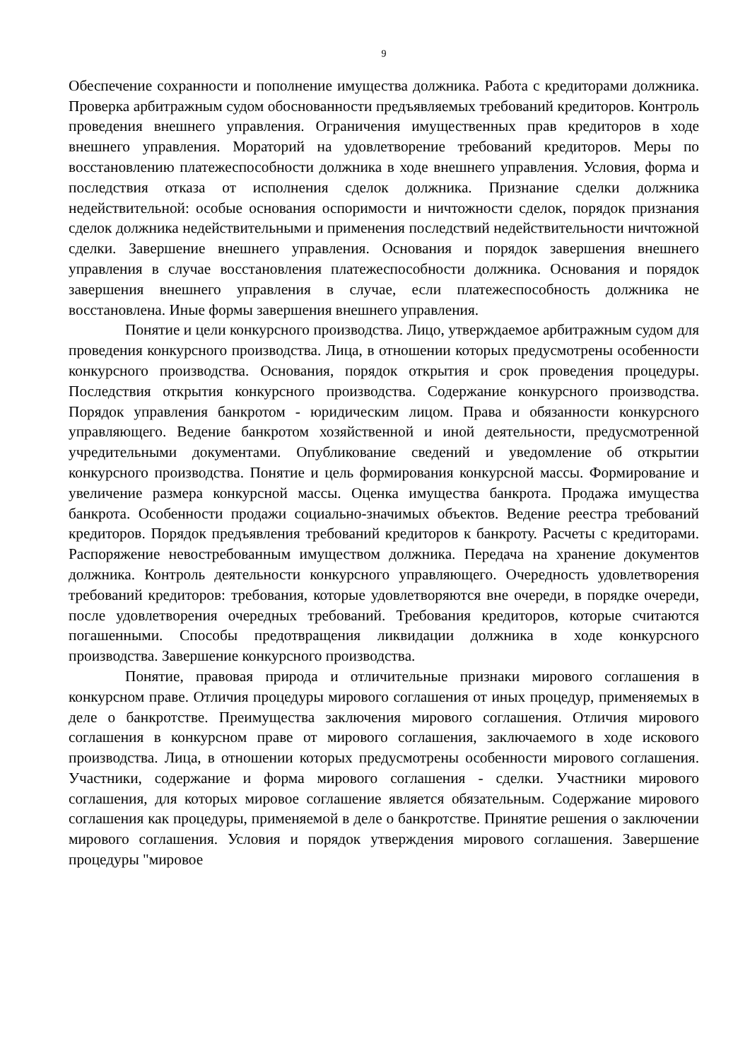9
Обеспечение сохранности и пополнение имущества должника. Работа с кредиторами должника. Проверка арбитражным судом обоснованности предъявляемых требований кредиторов. Контроль проведения внешнего управления. Ограничения имущественных прав кредиторов в ходе внешнего управления. Мораторий на удовлетворение требований кредиторов. Меры по восстановлению платежеспособности должника в ходе внешнего управления. Условия, форма и последствия отказа от исполнения сделок должника. Признание сделки должника недействительной: особые основания оспоримости и ничтожности сделок, порядок признания сделок должника недействительными и применения последствий недействительности ничтожной сделки. Завершение внешнего управления. Основания и порядок завершения внешнего управления в случае восстановления платежеспособности должника. Основания и порядок завершения внешнего управления в случае, если платежеспособность должника не восстановлена. Иные формы завершения внешнего управления.
Понятие и цели конкурсного производства. Лицо, утверждаемое арбитражным судом для проведения конкурсного производства. Лица, в отношении которых предусмотрены особенности конкурсного производства. Основания, порядок открытия и срок проведения процедуры. Последствия открытия конкурсного производства. Содержание конкурсного производства. Порядок управления банкротом - юридическим лицом. Права и обязанности конкурсного управляющего. Ведение банкротом хозяйственной и иной деятельности, предусмотренной учредительными документами. Опубликование сведений и уведомление об открытии конкурсного производства. Понятие и цель формирования конкурсной массы. Формирование и увеличение размера конкурсной массы. Оценка имущества банкрота. Продажа имущества банкрота. Особенности продажи социально-значимых объектов. Ведение реестра требований кредиторов. Порядок предъявления требований кредиторов к банкроту. Расчеты с кредиторами. Распоряжение невостребованным имуществом должника. Передача на хранение документов должника. Контроль деятельности конкурсного управляющего. Очередность удовлетворения требований кредиторов: требования, которые удовлетворяются вне очереди, в порядке очереди, после удовлетворения очередных требований. Требования кредиторов, которые считаются погашенными. Способы предотвращения ликвидации должника в ходе конкурсного производства. Завершение конкурсного производства.
Понятие, правовая природа и отличительные признаки мирового соглашения в конкурсном праве. Отличия процедуры мирового соглашения от иных процедур, применяемых в деле о банкротстве. Преимущества заключения мирового соглашения. Отличия мирового соглашения в конкурсном праве от мирового соглашения, заключаемого в ходе искового производства. Лица, в отношении которых предусмотрены особенности мирового соглашения. Участники, содержание и форма мирового соглашения - сделки. Участники мирового соглашения, для которых мировое соглашение является обязательным. Содержание мирового соглашения как процедуры, применяемой в деле о банкротстве. Принятие решения о заключении мирового соглашения. Условия и порядок утверждения мирового соглашения. Завершение процедуры "мировое